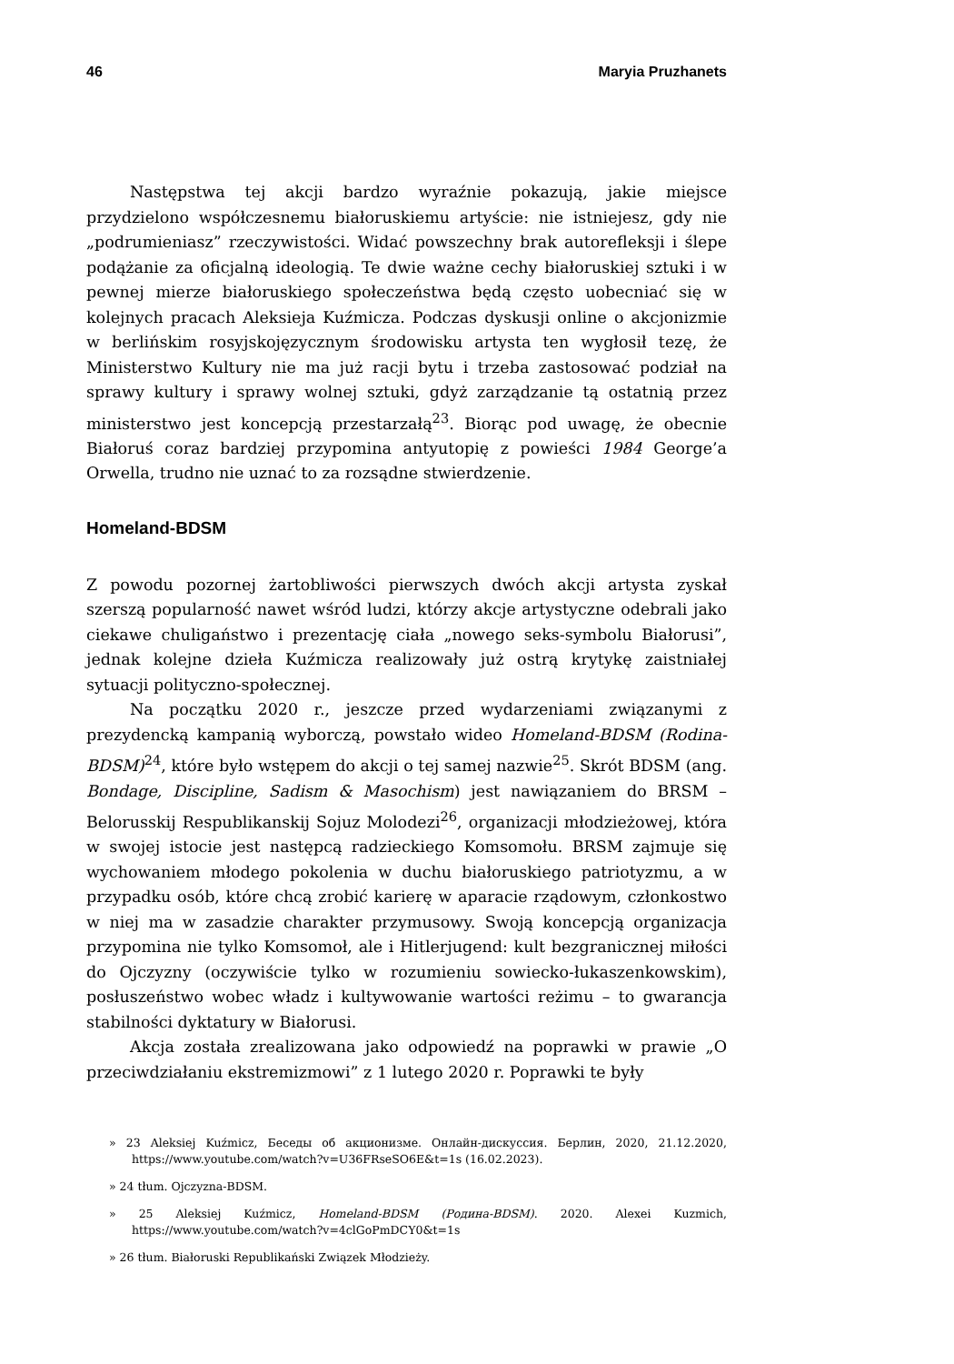46 Maryia Pruzhanets
Następstwa tej akcji bardzo wyraźnie pokazują, jakie miejsce przydzielono współczesnemu białoruskiemu artyście: nie istniejesz, gdy nie „podrumieniasz” rzeczywistości. Widać powszechny brak autorefleksji i ślepe podążanie za oficjalną ideologią. Te dwie ważne cechy białoruskiej sztuki i w pewnej mierze białoruskiego społeczeństwa będą często uobecniać się w kolejnych pracach Aleksieja Kuźmicza. Podczas dyskusji online o akcjonizmie w berlińskim rosyjskojęzycznym środowisku artysta ten wygłosił tezę, że Ministerstwo Kultury nie ma już racji bytu i trzeba zastosować podział na sprawy kultury i sprawy wolnej sztuki, gdyż zarządzanie tą ostatnią przez ministerstwo jest koncepcją przestarzałą<sup>23</sup>. Biorąc pod uwagę, że obecnie Białoruś coraz bardziej przypomina antyutopię z powieści 1984 George’a Orwella, trudno nie uznać to za rozsądne stwierdzenie.
Homeland-BDSM
Z powodu pozornej żartobliwości pierwszych dwóch akcji artysta zyskał szerszą popularność nawet wśród ludzi, którzy akcje artystyczne odebrali jako ciekawe chuligaństwo i prezentację ciała „nowego seks-symbolu Białorusi”, jednak kolejne dzieła Kuźmicza realizowały już ostrą krytykę zaistniałej sytuacji polityczno-społecznej.
Na początku 2020 r., jeszcze przed wydarzeniami związanymi z prezydencką kampanią wyborczą, powstało wideo Homeland-BDSM (Rodina-BDSM)<sup>24</sup>, które było wstępem do akcji o tej samej nazwie<sup>25</sup>. Skrót BDSM (ang. Bondage, Discipline, Sadism & Masochism) jest nawiązaniem do BRSM – Belorusskij Respublikanskij Sojuz Molodezi<sup>26</sup>, organizacji młodzieżowej, która w swojej istocie jest następcą radzieckiego Komsomołu. BRSM zajmuje się wychowaniem młodego pokolenia w duchu białoruskiego patriotyzmu, a w przypadku osób, które chcą zrobić karierę w aparacie rządowym, członkostwo w niej ma w zasadzie charakter przymusowy. Swoją koncepcją organizacja przypomina nie tylko Komsomoł, ale i Hitlerjugend: kult bezgranicznej miłości do Ojczyzny (oczywiście tylko w rozumieniu sowiecko-łukaszenkowskim), posłuszeństwo wobec władz i kultywowanie wartości reżimu – to gwarancja stabilności dyktatury w Białorusi.
Akcja została zrealizowana jako odpowiedź na poprawki w prawie „O przeciwdziałaniu ekstremizmowi” z 1 lutego 2020 r. Poprawki te były
» 23 Aleksiej Kuźmicz, Беседы об акционизме. Онлайн-дискуссия. Берлин, 2020, 21.12.2020, https://www.youtube.com/watch?v=U36FRseSO6E&t=1s (16.02.2023).
» 24 tłum. Ojczyzna-BDSM.
» 25 Aleksiej Kuźmicz, Homeland-BDSM (Родина-BDSM). 2020. Alexei Kuzmich, https://www.youtube.com/watch?v=4clGoPmDCY0&t=1s
» 26 tłum. Białoruski Republikański Związek Młodzieży.